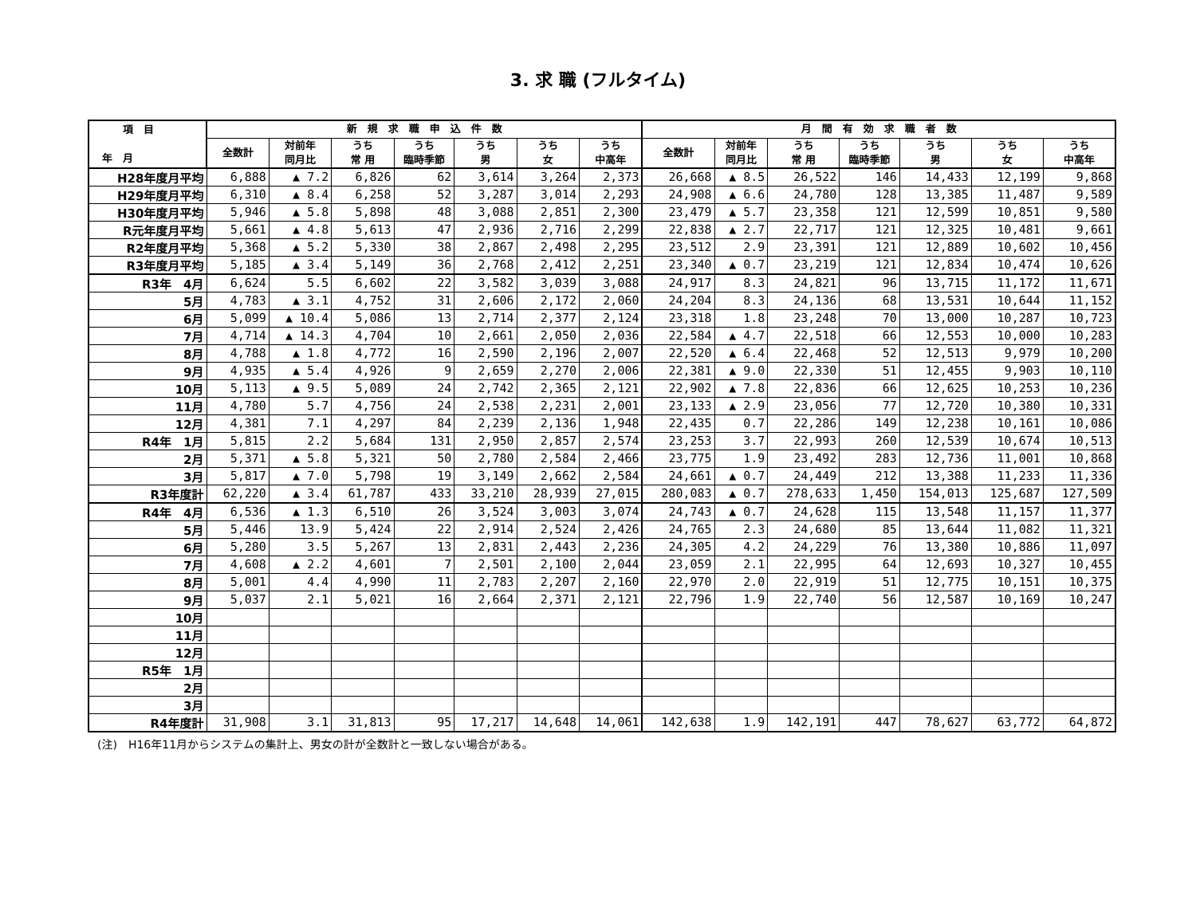3. 求 職 (フルタイム)
| 項 目 年 月 | 新 規 求 職 申 込 件 数 | | | | | | | 月 間 有 効 求 職 者 数 | | | | | | |
| --- | --- | --- | --- | --- | --- | --- | --- | --- | --- | --- | --- | --- | --- | --- |
| | 全数計 | 対前年 同月比 | うち 常 用 | うち 臨時季節 | うち 男 | うち 女 | うち 中高年 | 全数計 | 対前年 同月比 | うち 常 用 | うち 臨時季節 | うち 男 | うち 女 | うち 中高年 |
| H28年度月平均 | 6,888 | ▲ 7.2 | 6,826 | 62 | 3,614 | 3,264 | 2,373 | 26,668 | ▲ 8.5 | 26,522 | 146 | 14,433 | 12,199 | 9,868 |
| H29年度月平均 | 6,310 | ▲ 8.4 | 6,258 | 52 | 3,287 | 3,014 | 2,293 | 24,908 | ▲ 6.6 | 24,780 | 128 | 13,385 | 11,487 | 9,589 |
| H30年度月平均 | 5,946 | ▲ 5.8 | 5,898 | 48 | 3,088 | 2,851 | 2,300 | 23,479 | ▲ 5.7 | 23,358 | 121 | 12,599 | 10,851 | 9,580 |
| R元年度月平均 | 5,661 | ▲ 4.8 | 5,613 | 47 | 2,936 | 2,716 | 2,299 | 22,838 | ▲ 2.7 | 22,717 | 121 | 12,325 | 10,481 | 9,661 |
| R2年度月平均 | 5,368 | ▲ 5.2 | 5,330 | 38 | 2,867 | 2,498 | 2,295 | 23,512 | 2.9 | 23,391 | 121 | 12,889 | 10,602 | 10,456 |
| R3年度月平均 | 5,185 | ▲ 3.4 | 5,149 | 36 | 2,768 | 2,412 | 2,251 | 23,340 | ▲ 0.7 | 23,219 | 121 | 12,834 | 10,474 | 10,626 |
| R3年 4月 | 6,624 | 5.5 | 6,602 | 22 | 3,582 | 3,039 | 3,088 | 24,917 | 8.3 | 24,821 | 96 | 13,715 | 11,172 | 11,671 |
| 5月 | 4,783 | ▲ 3.1 | 4,752 | 31 | 2,606 | 2,172 | 2,060 | 24,204 | 8.3 | 24,136 | 68 | 13,531 | 10,644 | 11,152 |
| 6月 | 5,099 | ▲ 10.4 | 5,086 | 13 | 2,714 | 2,377 | 2,124 | 23,318 | 1.8 | 23,248 | 70 | 13,000 | 10,287 | 10,723 |
| 7月 | 4,714 | ▲ 14.3 | 4,704 | 10 | 2,661 | 2,050 | 2,036 | 22,584 | ▲ 4.7 | 22,518 | 66 | 12,553 | 10,000 | 10,283 |
| 8月 | 4,788 | ▲ 1.8 | 4,772 | 16 | 2,590 | 2,196 | 2,007 | 22,520 | ▲ 6.4 | 22,468 | 52 | 12,513 | 9,979 | 10,200 |
| 9月 | 4,935 | ▲ 5.4 | 4,926 | 9 | 2,659 | 2,270 | 2,006 | 22,381 | ▲ 9.0 | 22,330 | 51 | 12,455 | 9,903 | 10,110 |
| 10月 | 5,113 | ▲ 9.5 | 5,089 | 24 | 2,742 | 2,365 | 2,121 | 22,902 | ▲ 7.8 | 22,836 | 66 | 12,625 | 10,253 | 10,236 |
| 11月 | 4,780 | 5.7 | 4,756 | 24 | 2,538 | 2,231 | 2,001 | 23,133 | ▲ 2.9 | 23,056 | 77 | 12,720 | 10,380 | 10,331 |
| 12月 | 4,381 | 7.1 | 4,297 | 84 | 2,239 | 2,136 | 1,948 | 22,435 | 0.7 | 22,286 | 149 | 12,238 | 10,161 | 10,086 |
| R4年 1月 | 5,815 | 2.2 | 5,684 | 131 | 2,950 | 2,857 | 2,574 | 23,253 | 3.7 | 22,993 | 260 | 12,539 | 10,674 | 10,513 |
| 2月 | 5,371 | ▲ 5.8 | 5,321 | 50 | 2,780 | 2,584 | 2,466 | 23,775 | 1.9 | 23,492 | 283 | 12,736 | 11,001 | 10,868 |
| 3月 | 5,817 | ▲ 7.0 | 5,798 | 19 | 3,149 | 2,662 | 2,584 | 24,661 | ▲ 0.7 | 24,449 | 212 | 13,388 | 11,233 | 11,336 |
| R3年度計 | 62,220 | ▲ 3.4 | 61,787 | 433 | 33,210 | 28,939 | 27,015 | 280,083 | ▲ 0.7 | 278,633 | 1,450 | 154,013 | 125,687 | 127,509 |
| R4年 4月 | 6,536 | ▲ 1.3 | 6,510 | 26 | 3,524 | 3,003 | 3,074 | 24,743 | ▲ 0.7 | 24,628 | 115 | 13,548 | 11,157 | 11,377 |
| 5月 | 5,446 | 13.9 | 5,424 | 22 | 2,914 | 2,524 | 2,426 | 24,765 | 2.3 | 24,680 | 85 | 13,644 | 11,082 | 11,321 |
| 6月 | 5,280 | 3.5 | 5,267 | 13 | 2,831 | 2,443 | 2,236 | 24,305 | 4.2 | 24,229 | 76 | 13,380 | 10,886 | 11,097 |
| 7月 | 4,608 | ▲ 2.2 | 4,601 | 7 | 2,501 | 2,100 | 2,044 | 23,059 | 2.1 | 22,995 | 64 | 12,693 | 10,327 | 10,455 |
| 8月 | 5,001 | 4.4 | 4,990 | 11 | 2,783 | 2,207 | 2,160 | 22,970 | 2.0 | 22,919 | 51 | 12,775 | 10,151 | 10,375 |
| 9月 | 5,037 | 2.1 | 5,021 | 16 | 2,664 | 2,371 | 2,121 | 22,796 | 1.9 | 22,740 | 56 | 12,587 | 10,169 | 10,247 |
| 10月 | | | | | | | | | | | | | | |
| 11月 | | | | | | | | | | | | | | |
| 12月 | | | | | | | | | | | | | | |
| R5年 1月 | | | | | | | | | | | | | | |
| 2月 | | | | | | | | | | | | | | |
| 3月 | | | | | | | | | | | | | | |
| R4年度計 | 31,908 | 3.1 | 31,813 | 95 | 17,217 | 14,648 | 14,061 | 142,638 | 1.9 | 142,191 | 447 | 78,627 | 63,772 | 64,872 |
(注)　H16年11月からシステムの集計上、男女の計が全数計と一致しない場合がある。